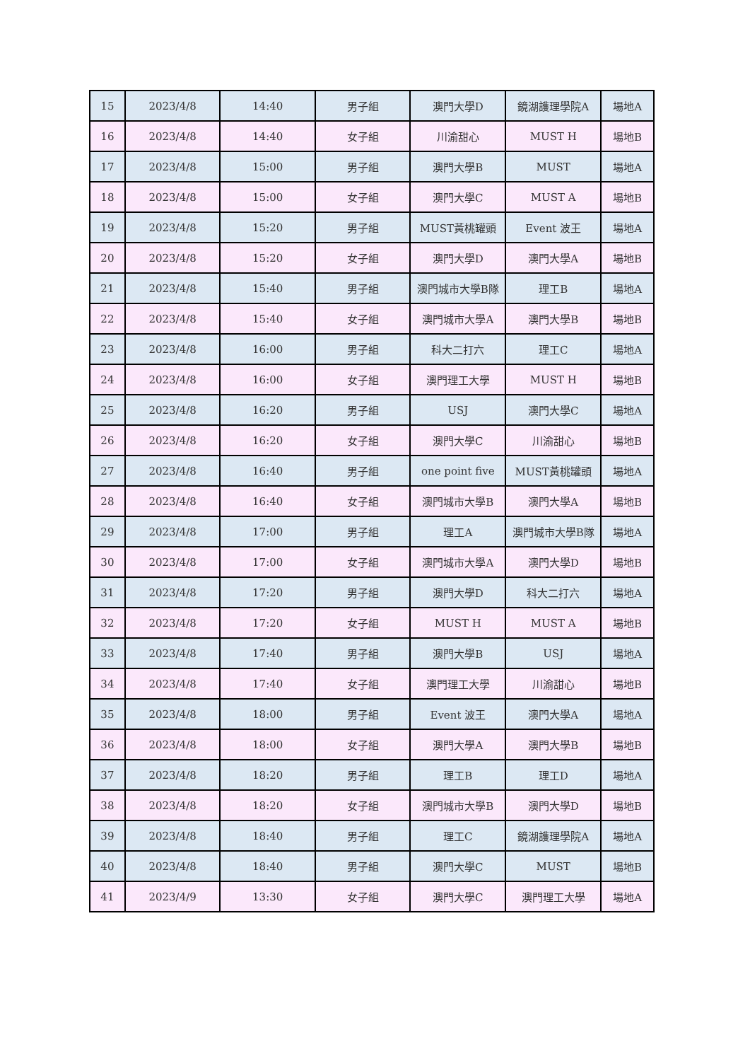| 15 | 2023/4/8 | 14:40 | 男子組 | 澳門大學D | 鏡湖護理學院A | 場地A |
| 16 | 2023/4/8 | 14:40 | 女子組 | 川渝甜心 | MUST H | 場地B |
| 17 | 2023/4/8 | 15:00 | 男子組 | 澳門大學B | MUST | 場地A |
| 18 | 2023/4/8 | 15:00 | 女子組 | 澳門大學C | MUST A | 場地B |
| 19 | 2023/4/8 | 15:20 | 男子組 | MUST黃桃罐頭 | Event 波王 | 場地A |
| 20 | 2023/4/8 | 15:20 | 女子組 | 澳門大學D | 澳門大學A | 場地B |
| 21 | 2023/4/8 | 15:40 | 男子組 | 澳門城市大學B隊 | 理工B | 場地A |
| 22 | 2023/4/8 | 15:40 | 女子組 | 澳門城市大學A | 澳門大學B | 場地B |
| 23 | 2023/4/8 | 16:00 | 男子組 | 科大二打六 | 理工C | 場地A |
| 24 | 2023/4/8 | 16:00 | 女子組 | 澳門理工大學 | MUST H | 場地B |
| 25 | 2023/4/8 | 16:20 | 男子組 | USJ | 澳門大學C | 場地A |
| 26 | 2023/4/8 | 16:20 | 女子組 | 澳門大學C | 川渝甜心 | 場地B |
| 27 | 2023/4/8 | 16:40 | 男子組 | one point five | MUST黃桃罐頭 | 場地A |
| 28 | 2023/4/8 | 16:40 | 女子組 | 澳門城市大學B | 澳門大學A | 場地B |
| 29 | 2023/4/8 | 17:00 | 男子組 | 理工A | 澳門城市大學B隊 | 場地A |
| 30 | 2023/4/8 | 17:00 | 女子組 | 澳門城市大學A | 澳門大學D | 場地B |
| 31 | 2023/4/8 | 17:20 | 男子組 | 澳門大學D | 科大二打六 | 場地A |
| 32 | 2023/4/8 | 17:20 | 女子組 | MUST H | MUST A | 場地B |
| 33 | 2023/4/8 | 17:40 | 男子組 | 澳門大學B | USJ | 場地A |
| 34 | 2023/4/8 | 17:40 | 女子組 | 澳門理工大學 | 川渝甜心 | 場地B |
| 35 | 2023/4/8 | 18:00 | 男子組 | Event 波王 | 澳門大學A | 場地A |
| 36 | 2023/4/8 | 18:00 | 女子組 | 澳門大學A | 澳門大學B | 場地B |
| 37 | 2023/4/8 | 18:20 | 男子組 | 理工B | 理工D | 場地A |
| 38 | 2023/4/8 | 18:20 | 女子組 | 澳門城市大學B | 澳門大學D | 場地B |
| 39 | 2023/4/8 | 18:40 | 男子組 | 理工C | 鏡湖護理學院A | 場地A |
| 40 | 2023/4/8 | 18:40 | 男子組 | 澳門大學C | MUST | 場地B |
| 41 | 2023/4/9 | 13:30 | 女子組 | 澳門大學C | 澳門理工大學 | 場地A |